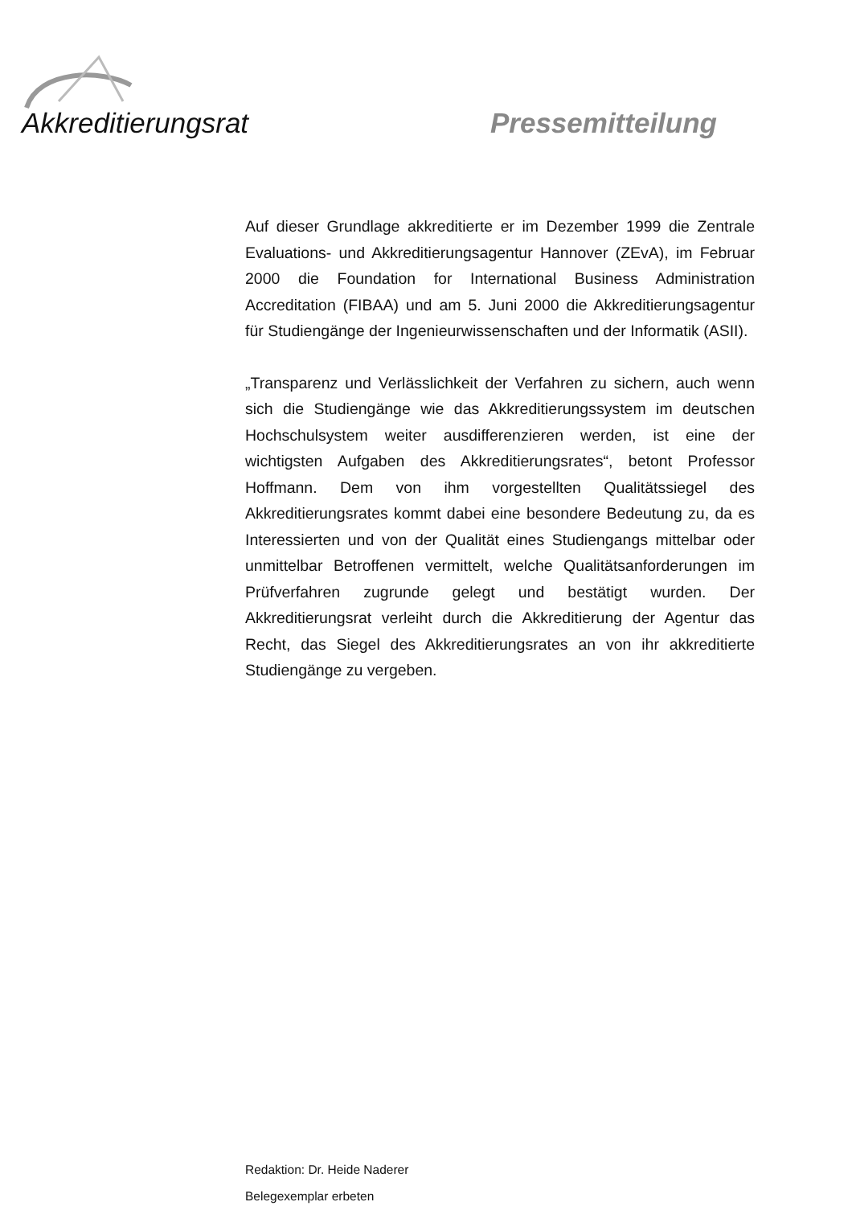Akkreditierungsrat Pressemitteilung
Auf dieser Grundlage akkreditierte er im Dezember 1999 die Zentrale Evaluations- und Akkreditierungsagentur Hannover (ZEvA), im Februar 2000 die Foundation for International Business Administration Accreditation (FIBAA) und am 5. Juni 2000 die Akkreditierungsagentur für Studiengänge der Ingenieurwissenschaften und der Informatik (ASII).
„Transparenz und Verlässlichkeit der Verfahren zu sichern, auch wenn sich die Studiengänge wie das Akkreditierungssystem im deutschen Hochschulsystem weiter ausdifferenzieren werden, ist eine der wichtigsten Aufgaben des Akkreditierungsrates“, betont Professor Hoffmann. Dem von ihm vorgestellten Qualitätssiegel des Akkreditierungsrates kommt dabei eine besondere Bedeutung zu, da es Interessierten und von der Qualität eines Studiengangs mittelbar oder unmittelbar Betroffenen vermittelt, welche Qualitätsanforderungen im Prüfverfahren zugrunde gelegt und bestätigt wurden. Der Akkreditierungsrat verleiht durch die Akkreditierung der Agentur das Recht, das Siegel des Akkreditierungsrates an von ihr akkreditierte Studiengänge zu vergeben.
Redaktion: Dr. Heide Naderer
Belegexemplar erbeten